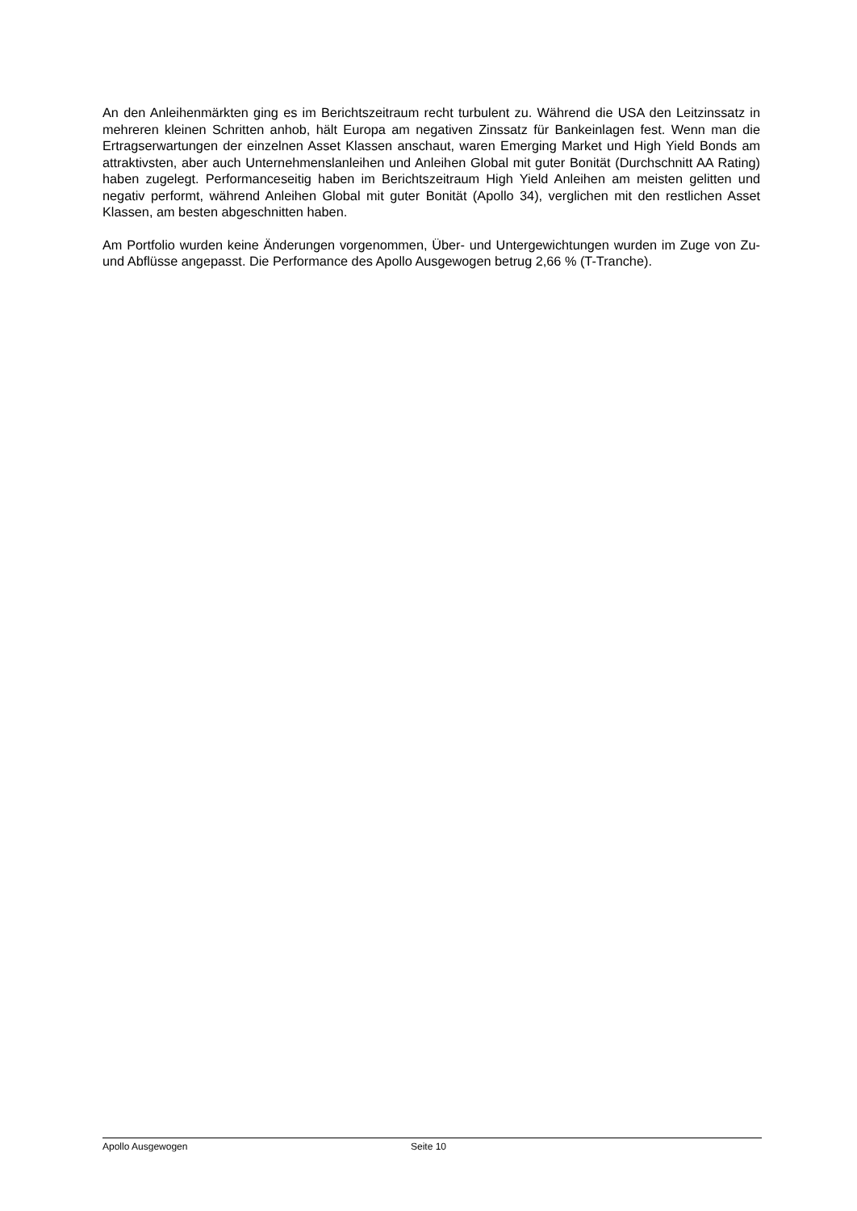An den Anleihenmärkten ging es im Berichtszeitraum recht turbulent zu. Während die USA den Leitzinssatz in mehreren kleinen Schritten anhob, hält Europa am negativen Zinssatz für Bankeinlagen fest. Wenn man die Ertragserwartungen der einzelnen Asset Klassen anschaut, waren Emerging Market und High Yield Bonds am attraktivsten, aber auch Unternehmenslanleihen und Anleihen Global mit guter Bonität (Durchschnitt AA Rating) haben zugelegt. Performanceseitig haben im Berichtszeitraum High Yield Anleihen am meisten gelitten und negativ performt, während Anleihen Global mit guter Bonität (Apollo 34), verglichen mit den restlichen Asset Klassen, am besten abgeschnitten haben.
Am Portfolio wurden keine Änderungen vorgenommen, Über- und Untergewichtungen wurden im Zuge von Zu- und Abflüsse angepasst. Die Performance des Apollo Ausgewogen betrug 2,66 % (T-Tranche).
Apollo Ausgewogen Seite 10